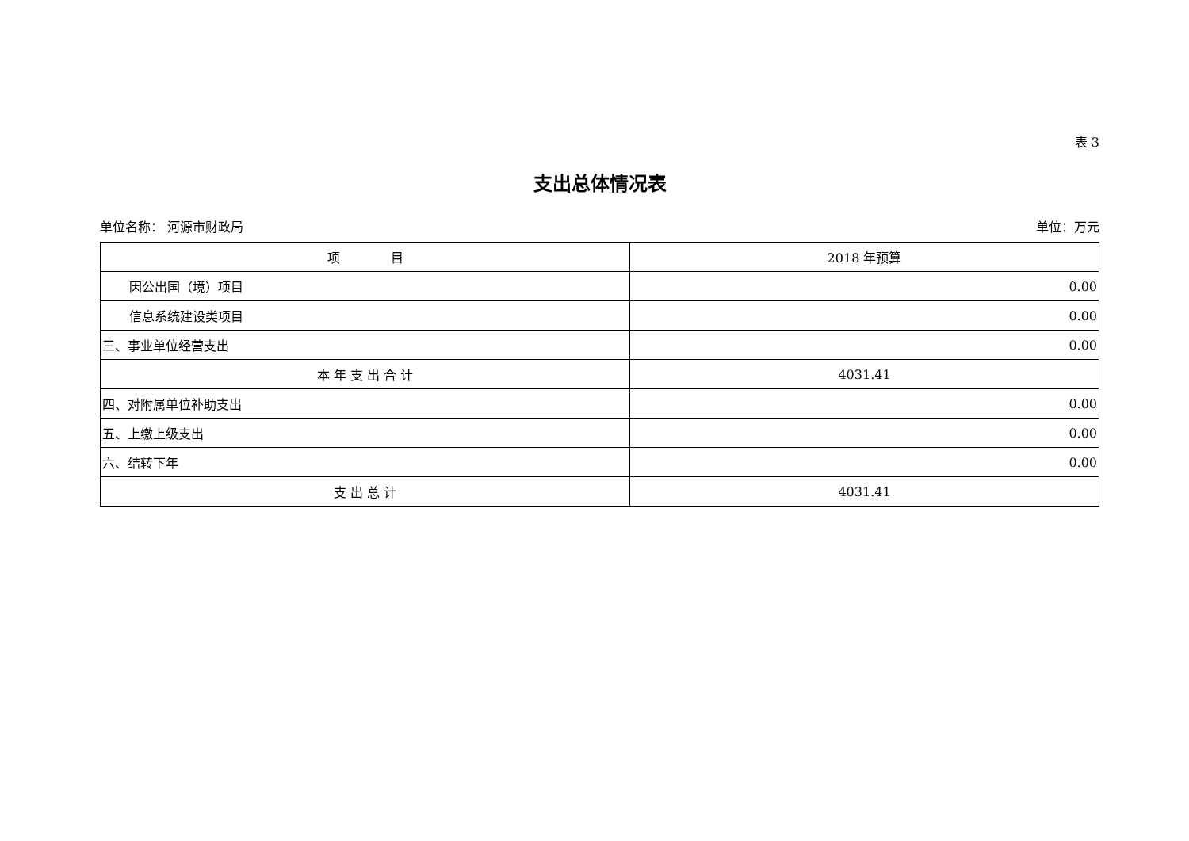表 3
支出总体情况表
单位名称： 河源市财政局 单位：万元
| 项 目 | 2018 年预算 |
| --- | --- |
| 因公出国（境）项目 | 0.00 |
| 信息系统建设类项目 | 0.00 |
| 三、事业单位经营支出 | 0.00 |
| 本 年 支 出 合 计 | 4031.41 |
| 四、对附属单位补助支出 | 0.00 |
| 五、上缴上级支出 | 0.00 |
| 六、结转下年 | 0.00 |
| 支 出 总 计 | 4031.41 |